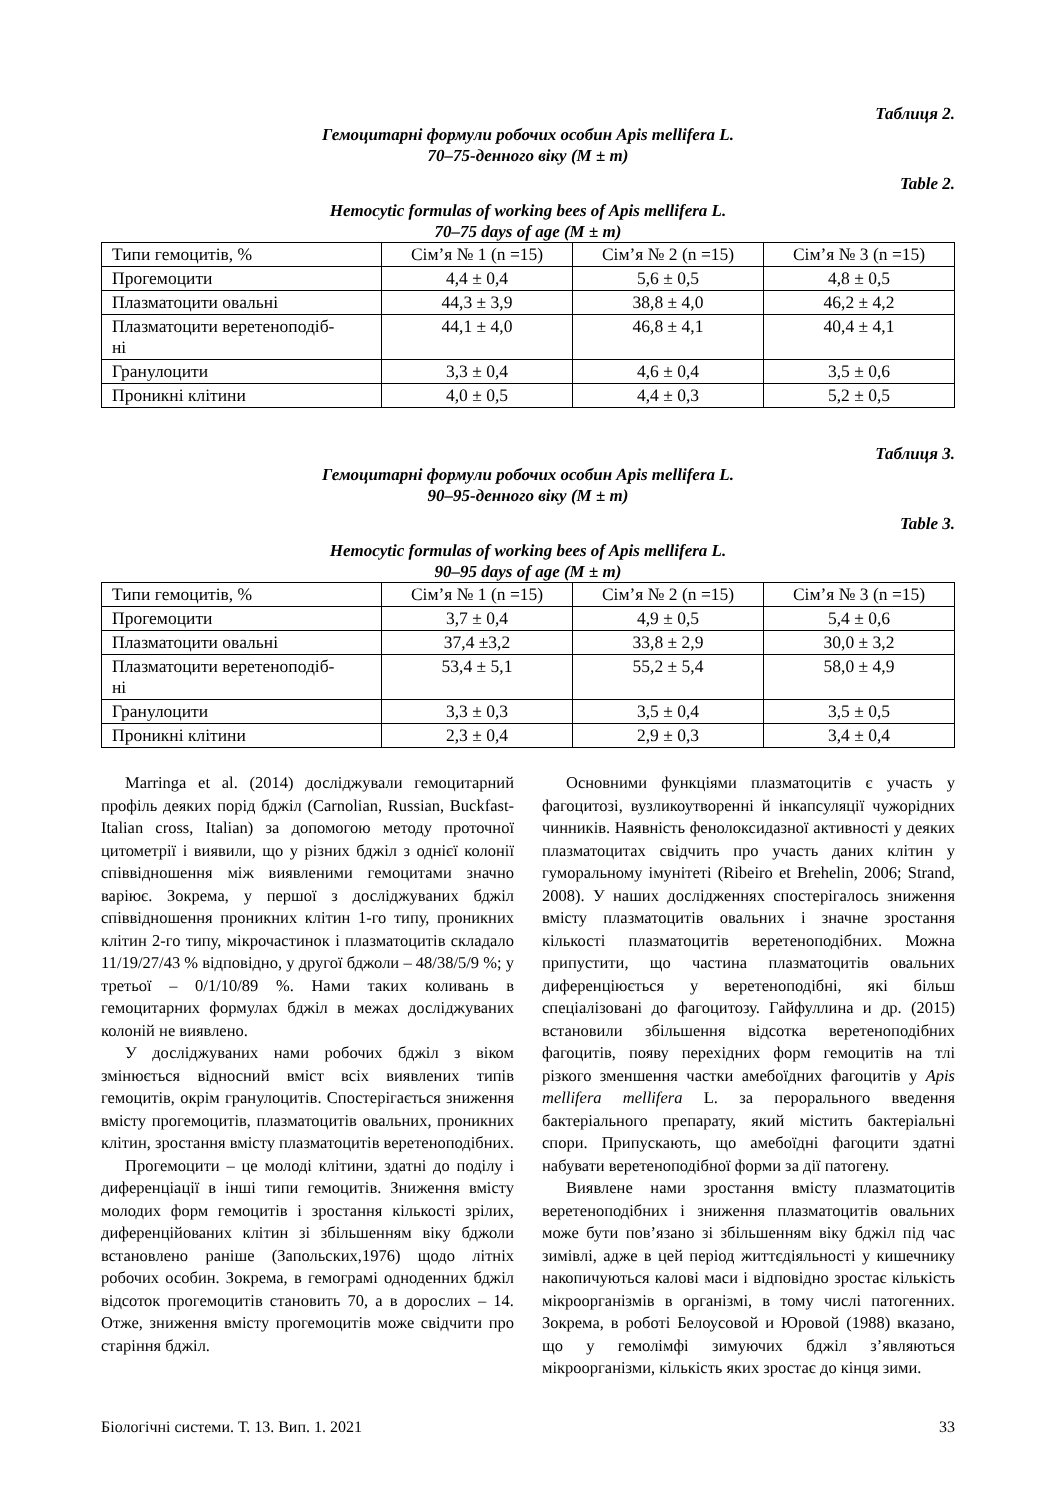Таблиця 2.
Гемоцитарні формули робочих особин Apis mellifera L.
70–75-денного віку (M ± m)
Table 2.
Hemocytic formulas of working bees of Apis mellifera L.
70–75 days of age (M ± m)
| Типи гемоцитів, % | Сім’я № 1 (n =15) | Сім’я № 2 (n =15) | Сім’я № 3 (n =15) |
| Прогемоцити | 4,4 ± 0,4 | 5,6 ± 0,5 | 4,8 ± 0,5 |
| Плазматоцити овальні | 44,3 ± 3,9 | 38,8 ± 4,0 | 46,2 ± 4,2 |
| Плазматоцити веретеноподіб- ні | 44,1 ± 4,0 | 46,8 ± 4,1 | 40,4 ± 4,1 |
| Гранулоцити | 3,3 ± 0,4 | 4,6 ± 0,4 | 3,5 ± 0,6 |
| Проникні клітини | 4,0 ± 0,5 | 4,4 ± 0,3 | 5,2 ± 0,5 |
Таблиця 3.
Гемоцитарні формули робочих особин Apis mellifera L.
90–95-денного віку (M ± m)
Table 3.
Hemocytic formulas of working bees of Apis mellifera L.
90–95 days of age (M ± m)
| Типи гемоцитів, % | Сім’я № 1 (n =15) | Сім’я № 2 (n =15) | Сім’я № 3 (n =15) |
| Прогемоцити | 3,7 ± 0,4 | 4,9 ± 0,5 | 5,4 ± 0,6 |
| Плазматоцити овальні | 37,4 ±3,2 | 33,8 ± 2,9 | 30,0 ± 3,2 |
| Плазматоцити веретеноподіб- ні | 53,4 ± 5,1 | 55,2 ± 5,4 | 58,0 ± 4,9 |
| Гранулоцити | 3,3 ± 0,3 | 3,5 ± 0,4 | 3,5 ± 0,5 |
| Проникні клітини | 2,3 ± 0,4 | 2,9 ± 0,3 | 3,4 ± 0,4 |
Marringa et al. (2014) досліджували гемоцитарний профіль деяких порід бджіл (Carnolian, Russian, Buckfast-Italian cross, Italian) за допомогою методу проточної цитометрії і виявили, що у різних бджіл з однієї колонії співвідношення між виявленими гемоцитами значно варіює. Зокрема, у першої з досліджуваних бджіл співвідношення проникних клітин 1-го типу, проникних клітин 2-го типу, мікрочастинок і плазматоцитів складало 11/19/27/43 % відповідно, у другої бджоли – 48/38/5/9 %; у третьої – 0/1/10/89 %. Нами таких коливань в гемоцитарних формулах бджіл в межах досліджуваних колоній не виявлено.
У досліджуваних нами робочих бджіл з віком змінюється відносний вміст всіх виявлених типів гемоцитів, окрім гранулоцитів. Спостерігається зниження вмісту прогемоцитів, плазматоцитів овальних, проникних клітин, зростання вмісту плазматоцитів веретеноподібних.
Прогемоцити – це молоді клітини, здатні до поділу і диференціації в інші типи гемоцитів. Зниження вмісту молодих форм гемоцитів і зростання кількості зрілих, диференційованих клітин зі збільшенням віку бджоли встановлено раніше (Запольских,1976) щодо літніх робочих особин. Зокрема, в гемограмі одноденних бджіл відсоток прогемоцитів становить 70, а в дорослих – 14. Отже, зниження вмісту прогемоцитів може свідчити про старіння бджіл.
Основними функціями плазматоцитів є участь у фагоцитозі, вузликоутворенні й інкапсуляції чужорідних чинників. Наявність фенолоксидазної активності у деяких плазматоцитах свідчить про участь даних клітин у гуморальному імунітеті (Ribeiro et Brehelin, 2006; Strand, 2008). У наших дослідженнях спостерігалось зниження вмісту плазматоцитів овальних і значне зростання кількості плазматоцитів веретеноподібних. Можна припустити, що частина плазматоцитів овальних диференціюється у веретеноподібні, які більш спеціалізовані до фагоцитозу. Гайфуллина и др. (2015) встановили збільшення відсотка веретеноподібних фагоцитів, появу перехідних форм гемоцитів на тлі різкого зменшення частки амебоїдних фагоцитів у Apis mellifera mellifera L. за перорального введення бактеріального препарату, який містить бактеріальні спори. Припускають, що амебоїдні фагоцити здатні набувати веретеноподібної форми за дії патогену.
Виявлене нами зростання вмісту плазматоцитів веретеноподібних і зниження плазматоцитів овальних може бути пов’язано зі збільшенням віку бджіл під час зимівлі, адже в цей період життєдіяльності у кишечнику накопичуються калові маси і відповідно зростає кількість мікроорганізмів в організмі, в тому числі патогенних. Зокрема, в роботі Белоусовой и Юровой (1988) вказано, що у гемолімфі зимуючих бджіл з’являються мікроорганізми, кількість яких зростає до кінця зими.
Біологічні системи. Т. 13. Вип. 1. 2021 33